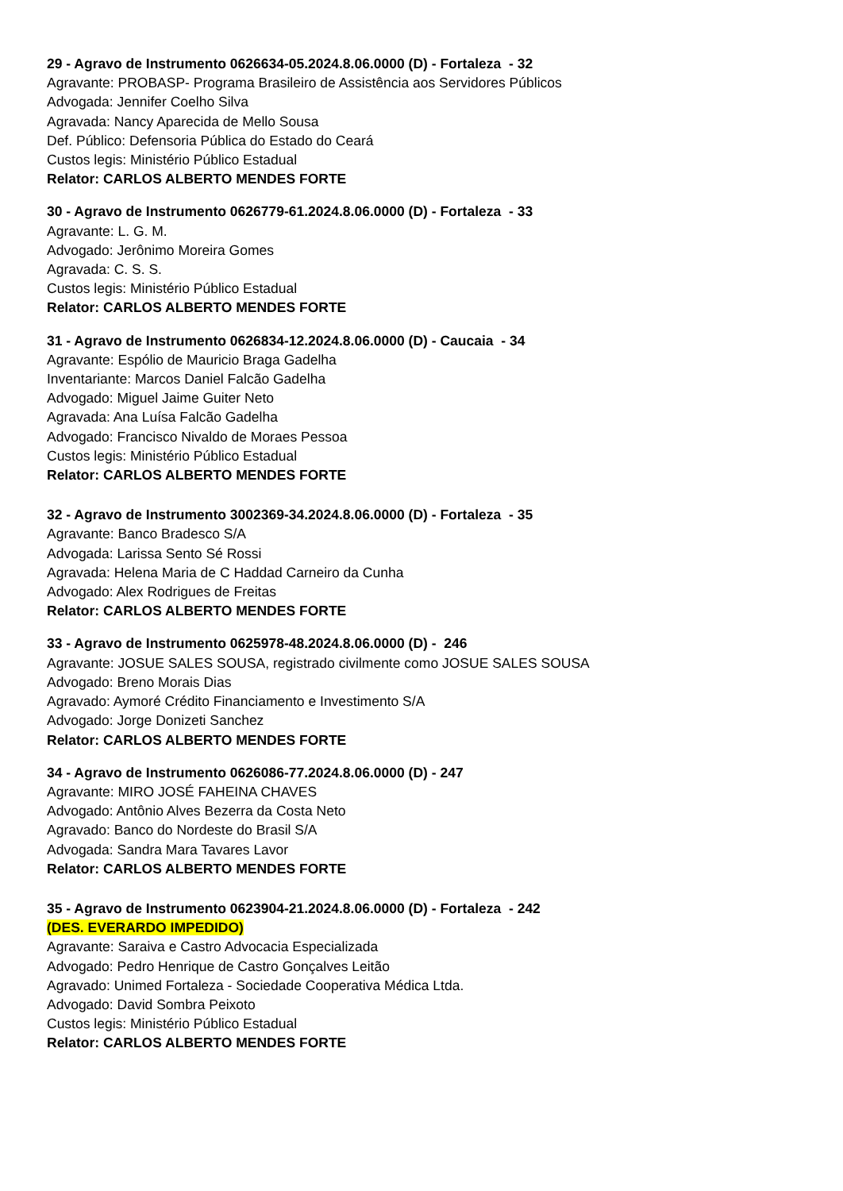29 - Agravo de Instrumento 0626634-05.2024.8.06.0000 (D) - Fortaleza - 32
Agravante: PROBASP- Programa Brasileiro de Assistência aos Servidores Públicos
Advogada: Jennifer Coelho Silva
Agravada: Nancy Aparecida de Mello Sousa
Def. Público: Defensoria Pública do Estado do Ceará
Custos legis: Ministério Público Estadual
Relator: CARLOS ALBERTO MENDES FORTE
30 - Agravo de Instrumento 0626779-61.2024.8.06.0000 (D) - Fortaleza - 33
Agravante: L. G. M.
Advogado: Jerônimo Moreira Gomes
Agravada: C. S. S.
Custos legis: Ministério Público Estadual
Relator: CARLOS ALBERTO MENDES FORTE
31 - Agravo de Instrumento 0626834-12.2024.8.06.0000 (D) - Caucaia - 34
Agravante: Espólio de Mauricio Braga Gadelha
Inventariante: Marcos Daniel Falcão Gadelha
Advogado: Miguel Jaime Guiter Neto
Agravada: Ana Luísa Falcão Gadelha
Advogado: Francisco Nivaldo de Moraes Pessoa
Custos legis: Ministério Público Estadual
Relator: CARLOS ALBERTO MENDES FORTE
32 - Agravo de Instrumento 3002369-34.2024.8.06.0000 (D) - Fortaleza - 35
Agravante: Banco Bradesco S/A
Advogada: Larissa Sento Sé Rossi
Agravada: Helena Maria de C Haddad Carneiro da Cunha
Advogado: Alex Rodrigues de Freitas
Relator: CARLOS ALBERTO MENDES FORTE
33 - Agravo de Instrumento 0625978-48.2024.8.06.0000 (D) - 246
Agravante: JOSUE SALES SOUSA, registrado civilmente como JOSUE SALES SOUSA
Advogado: Breno Morais Dias
Agravado: Aymoré Crédito Financiamento e Investimento S/A
Advogado: Jorge Donizeti Sanchez
Relator: CARLOS ALBERTO MENDES FORTE
34 - Agravo de Instrumento 0626086-77.2024.8.06.0000 (D) - 247
Agravante: MIRO JOSÉ FAHEINA CHAVES
Advogado: Antônio Alves Bezerra da Costa Neto
Agravado: Banco do Nordeste do Brasil S/A
Advogada: Sandra Mara Tavares Lavor
Relator: CARLOS ALBERTO MENDES FORTE
35 - Agravo de Instrumento 0623904-21.2024.8.06.0000 (D) - Fortaleza - 242
(DES. EVERARDO IMPEDIDO)
Agravante: Saraiva e Castro Advocacia Especializada
Advogado: Pedro Henrique de Castro Gonçalves Leitão
Agravado: Unimed Fortaleza - Sociedade Cooperativa Médica Ltda.
Advogado: David Sombra Peixoto
Custos legis: Ministério Público Estadual
Relator: CARLOS ALBERTO MENDES FORTE